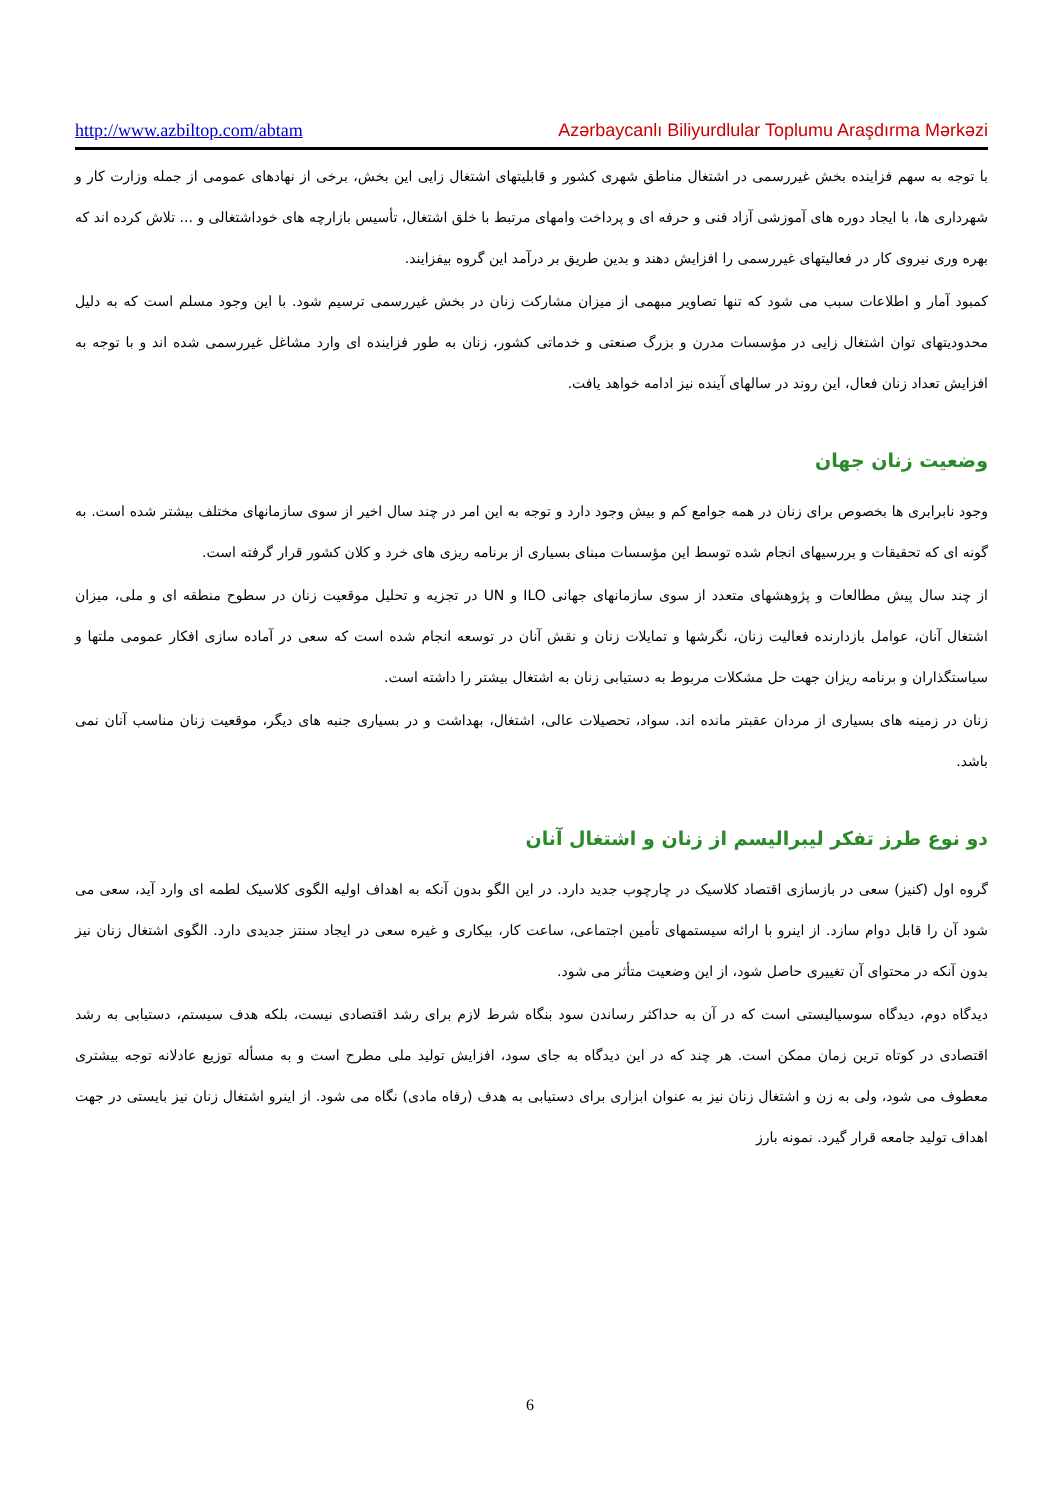http://www.azbiltop.com/abtam Azərbaycanlı Biliyurdlular Toplumu Araşdırma Mərkəzi
با توجه به سهم فزاینده بخش غیررسمی در اشتغال مناطق شهری کشور و قابلیتهای اشتغال زایی این بخش، برخی از نهادهای عمومی از جمله وزارت کار و شهرداری ها، با ایجاد دوره های آموزشی آزاد فنی و حرفه ای و پرداخت وامهای مرتبط با خلق اشتغال، تأسیس بازارچه های خوداشتغالی و ... تلاش کرده اند که بهره وری نیروی کار در فعالیتهای غیررسمی را افزایش دهند و بدین طریق بر درآمد این گروه بیفزایند.
کمبود آمار و اطلاعات سبب می شود که تنها تصاویر مبهمی از میزان مشارکت زنان در بخش غیررسمی ترسیم شود. با این وجود مسلم است که به دلیل محدودیتهای توان اشتغال زایی در مؤسسات مدرن و بزرگ صنعتی و خدماتی کشور، زنان به طور فزاینده ای وارد مشاغل غیررسمی شده اند و با توجه به افزایش تعداد زنان فعال، این روند در سالهای آینده نیز ادامه خواهد یافت.
وضعیت زنان جهان
وجود نابرابری ها بخصوص برای زنان در همه جوامع کم و بیش وجود دارد و توجه به این امر در چند سال اخیر از سوی سازمانهای مختلف بیشتر شده است. به گونه ای که تحقیقات و بررسیهای انجام شده توسط این مؤسسات مبنای بسیاری از برنامه ریزی های خرد و کلان کشور قرار گرفته است.
از چند سال پیش مطالعات و پژوهشهای متعدد از سوی سازمانهای جهانی ILO و UN در تجزیه و تحلیل موقعیت زنان در سطوح منطقه ای و ملی، میزان اشتغال آنان، عوامل بازدارنده فعالیت زنان، نگرشها و تمایلات زنان و نقش آنان در توسعه انجام شده است که سعی در آماده سازی افکار عمومی ملتها و سیاستگذاران و برنامه ریزان جهت حل مشکلات مربوط به دستیابی زنان به اشتغال بیشتر را داشته است.
زنان در زمینه های بسیاری از مردان عقبتر مانده اند. سواد، تحصیلات عالی، اشتغال، بهداشت و در بسیاری جنبه های دیگر، موقعیت زنان مناسب آنان نمی باشد.
دو نوع طرز تفکر لیبرالیسم از زنان و اشتغال آنان
گروه اول (کنیز) سعی در بازسازی اقتصاد کلاسیک در چارچوب جدید دارد. در این الگو بدون آنکه به اهداف اولیه الگوی کلاسیک لطمه ای وارد آید، سعی می شود آن را قابل دوام سازد. از اینرو با ارائه سیستمهای تأمین اجتماعی، ساعت کار، بیکاری و غیره سعی در ایجاد سنتز جدیدی دارد. الگوی اشتغال زنان نیز بدون آنکه در محتوای آن تغییری حاصل شود، از این وضعیت متأثر می شود.
دیدگاه دوم، دیدگاه سوسیالیستی است که در آن به حداکثر رساندن سود بنگاه شرط لازم برای رشد اقتصادی نیست، بلکه هدف سیستم، دستیابی به رشد اقتصادی در کوتاه ترین زمان ممکن است. هر چند که در این دیدگاه به جای سود، افزایش تولید ملی مطرح است و به مسأله توزیع عادلانه توجه بیشتری معطوف می شود، ولی به زن و اشتغال زنان نیز به عنوان ابزاری برای دستیابی به هدف (رفاه مادی) نگاه می شود. از اینرو اشتغال زنان نیز بایستی در جهت اهداف تولید جامعه قرار گیرد. نمونه بارز
6